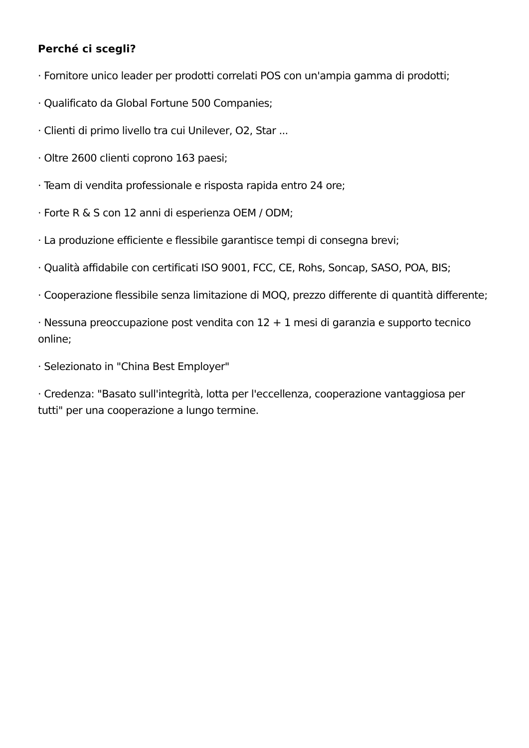Perché ci scegli?
· Fornitore unico leader per prodotti correlati POS con un'ampia gamma di prodotti;
· Qualificato da Global Fortune 500 Companies;
· Clienti di primo livello tra cui Unilever, O2, Star ...
· Oltre 2600 clienti coprono 163 paesi;
· Team di vendita professionale e risposta rapida entro 24 ore;
· Forte R & S con 12 anni di esperienza OEM / ODM;
· La produzione efficiente e flessibile garantisce tempi di consegna brevi;
· Qualità affidabile con certificati ISO 9001, FCC, CE, Rohs, Soncap, SASO, POA, BIS;
· Cooperazione flessibile senza limitazione di MOQ, prezzo differente di quantità differente;
· Nessuna preoccupazione post vendita con 12 + 1 mesi di garanzia e supporto tecnico online;
· Selezionato in "China Best Employer"
· Credenza: "Basato sull'integrità, lotta per l'eccellenza, cooperazione vantaggiosa per tutti" per una cooperazione a lungo termine.